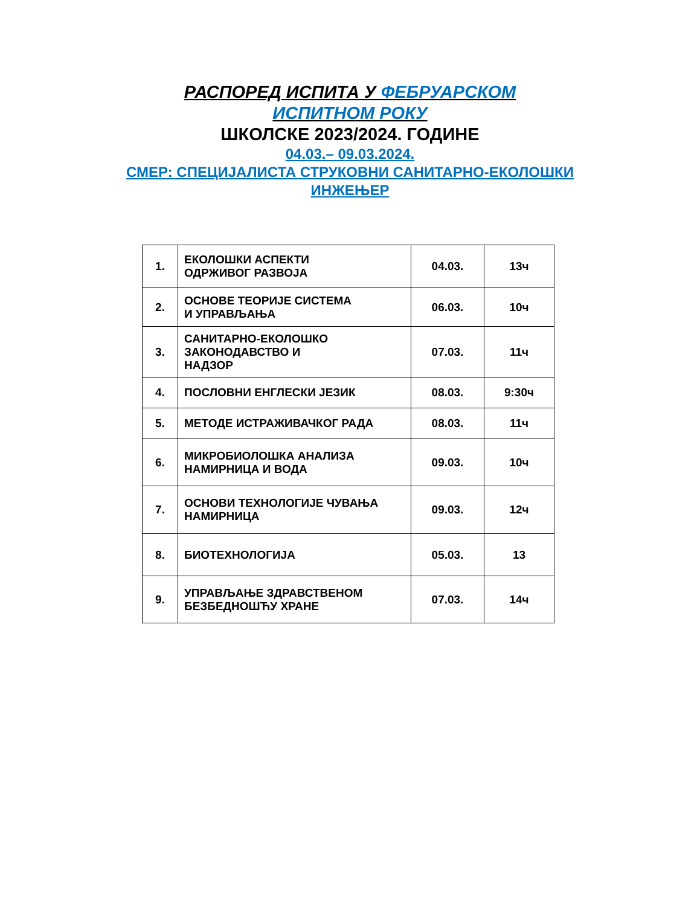РАСПОРЕД ИСПИТА У ФЕБРУАРСКОМ
ИСПИТНОМ РОКУ
ШКОЛСКЕ 2023/2024. ГОДИНЕ
04.03.– 09.03.2024.
СМЕР: СПЕЦИЈАЛИСТА СТРУКОВНИ САНИТАРНО-ЕКОЛОШКИ
ИНЖЕЊЕР
| 1. | ЕКОЛОШКИ АСПЕКТИ ОДРЖИВОГ РАЗВОЈА | 04.03. | 13ч |
| 2. | ОСНОВЕ ТЕОРИЈЕ СИСТЕМА И УПРАВЉАЊА | 06.03. | 10ч |
| 3. | САНИТАРНО-ЕКОЛОШКО ЗАКОНОДАВСТВО И НАДЗОР | 07.03. | 11ч |
| 4. | ПОСЛОВНИ ЕНГЛЕСКИ ЈЕЗИК | 08.03. | 9:30ч |
| 5. | МЕТОДЕ ИСТРАЖИВАЧКОГ РАДА | 08.03. | 11ч |
| 6. | МИКРОБИОЛОШКА АНАЛИЗА НАМИРНИЦА И ВОДА | 09.03. | 10ч |
| 7. | ОСНОВИ ТЕХНОЛОГИЈЕ ЧУВАЊА НАМИРНИЦА | 09.03. | 12ч |
| 8. | БИОТЕХНОЛОГИЈА | 05.03. | 13 |
| 9. | УПРАВЉАЊЕ ЗДРАВСТВЕНОМ БЕЗБЕДНОШЋУ ХРАНЕ | 07.03. | 14ч |